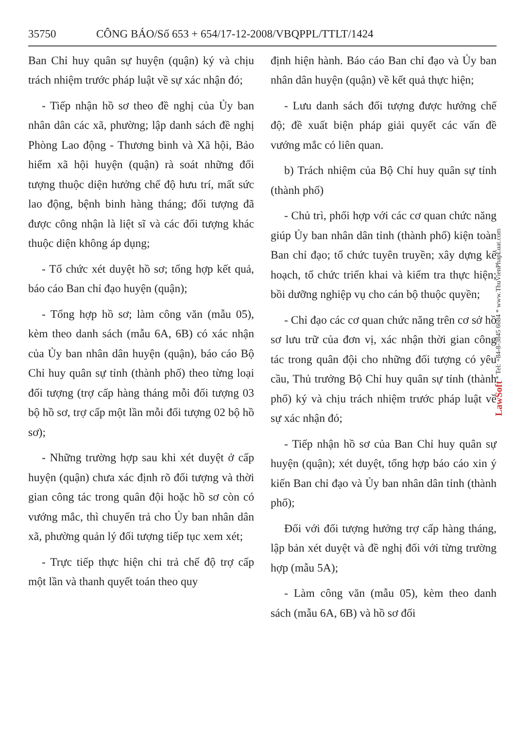35750 CÔNG BÁO/Số 653 + 654/17-12-2008/VBQPPL/TTLT/1424
Ban Chỉ huy quân sự huyện (quận) ký và chịu trách nhiệm trước pháp luật về sự xác nhận đó;
- Tiếp nhận hồ sơ theo đề nghị của Ủy ban nhân dân các xã, phường; lập danh sách đề nghị Phòng Lao động - Thương binh và Xã hội, Bảo hiểm xã hội huyện (quận) rà soát những đối tượng thuộc diện hưởng chế độ hưu trí, mất sức lao động, bệnh binh hàng tháng; đối tượng đã được công nhận là liệt sĩ và các đối tượng khác thuộc diện không áp dụng;
- Tổ chức xét duyệt hồ sơ; tổng hợp kết quả, báo cáo Ban chỉ đạo huyện (quận);
- Tổng hợp hồ sơ; làm công văn (mẫu 05), kèm theo danh sách (mẫu 6A, 6B) có xác nhận của Ủy ban nhân dân huyện (quận), báo cáo Bộ Chỉ huy quân sự tỉnh (thành phố) theo từng loại đối tượng (trợ cấp hàng tháng mỗi đối tượng 03 bộ hồ sơ, trợ cấp một lần mỗi đối tượng 02 bộ hồ sơ);
- Những trường hợp sau khi xét duyệt ở cấp huyện (quận) chưa xác định rõ đối tượng và thời gian công tác trong quân đội hoặc hồ sơ còn có vướng mắc, thì chuyển trả cho Ủy ban nhân dân xã, phường quản lý đối tượng tiếp tục xem xét;
- Trực tiếp thực hiện chi trả chế độ trợ cấp một lần và thanh quyết toán theo quy
định hiện hành. Báo cáo Ban chỉ đạo và Ủy ban nhân dân huyện (quận) về kết quả thực hiện;
- Lưu danh sách đối tượng được hưởng chế độ; đề xuất biện pháp giải quyết các vấn đề vướng mắc có liên quan.
b) Trách nhiệm của Bộ Chỉ huy quân sự tỉnh (thành phố)
- Chủ trì, phối hợp với các cơ quan chức năng giúp Ủy ban nhân dân tỉnh (thành phố) kiện toàn Ban chỉ đạo; tổ chức tuyên truyền; xây dựng kế hoạch, tổ chức triển khai và kiểm tra thực hiện; bồi dưỡng nghiệp vụ cho cán bộ thuộc quyền;
- Chỉ đạo các cơ quan chức năng trên cơ sở hồ sơ lưu trữ của đơn vị, xác nhận thời gian công tác trong quân đội cho những đối tượng có yêu cầu, Thủ trưởng Bộ Chỉ huy quân sự tỉnh (thành phố) ký và chịu trách nhiệm trước pháp luật về sự xác nhận đó;
- Tiếp nhận hồ sơ của Ban Chỉ huy quân sự huyện (quận); xét duyệt, tổng hợp báo cáo xin ý kiến Ban chỉ đạo và Ủy ban nhân dân tỉnh (thành phố);
Đối với đối tượng hưởng trợ cấp hàng tháng, lập bản xét duyệt và đề nghị đối với từng trường hợp (mẫu 5A);
- Làm công văn (mẫu 05), kèm theo danh sách (mẫu 6A, 6B) và hồ sơ đối
LawSoft * Tel: +84-8-3845 6684 * www.ThuVienPhapLuat.com